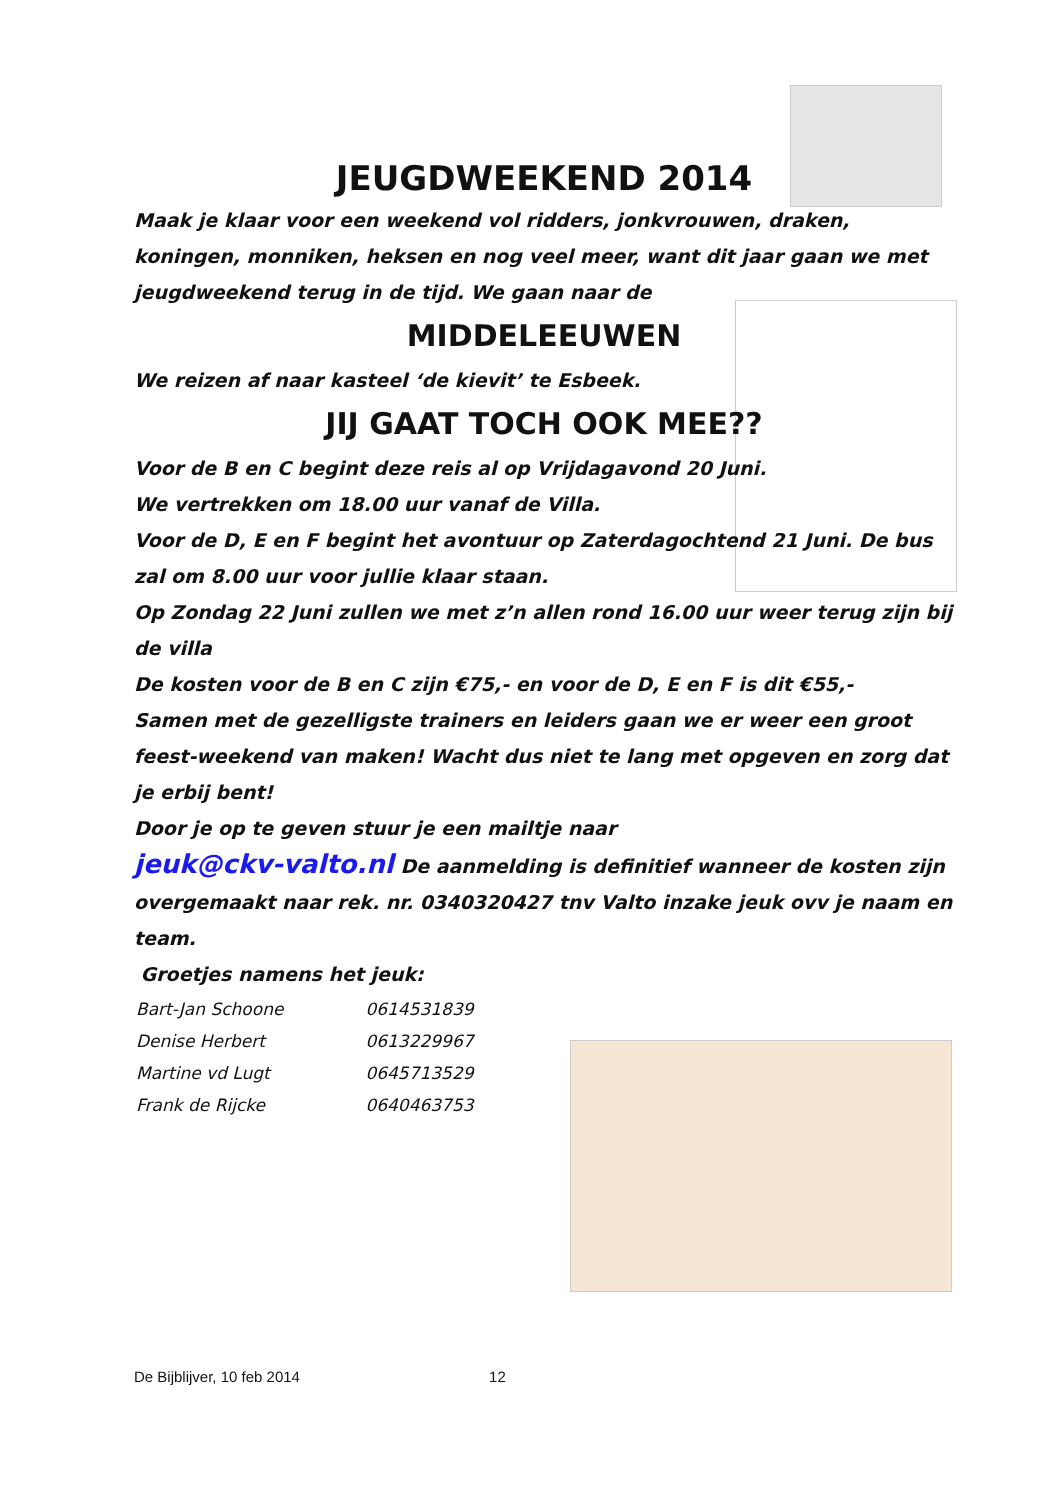JEUGDWEEKEND 2014
Maak je klaar voor een weekend vol ridders, jonkvrouwen, draken, koningen, monniken, heksen en nog veel meer, want dit jaar gaan we met jeugdweekend terug in de tijd. We gaan naar de
MIDDELEEUWEN
We reizen af naar kasteel ‘de kievit’ te Esbeek.
JIJ GAAT TOCH OOK MEE??
Voor de B en C begint deze reis al op Vrijdagavond 20 Juni.
We vertrekken om 18.00 uur vanaf de Villa.
Voor de D, E en F begint het avontuur op Zaterdagochtend 21 Juni. De bus zal om 8.00 uur voor jullie klaar staan.
Op Zondag 22 Juni zullen we met z’n allen rond 16.00 uur weer terug zijn bij de villa
De kosten voor de B en C zijn €75,- en voor de D, E en F is dit €55,-
Samen met de gezelligste trainers en leiders gaan we er weer een groot feest-weekend van maken! Wacht dus niet te lang met opgeven en zorg dat je erbij bent!
Door je op te geven stuur je een mailtje naar
jeuk@ckv-valto.nl De aanmelding is definitief wanneer de kosten zijn overgemaakt naar rek. nr. 0340320427 tnv Valto inzake jeuk ovv je naam en team.
Groetjes namens het jeuk:
| Bart-Jan Schoone | 0614531839 |
| Denise Herbert | 0613229967 |
| Martine vd Lugt | 0645713529 |
| Frank de Rijcke | 0640463753 |
De Bijblijver, 10 feb 2014 12